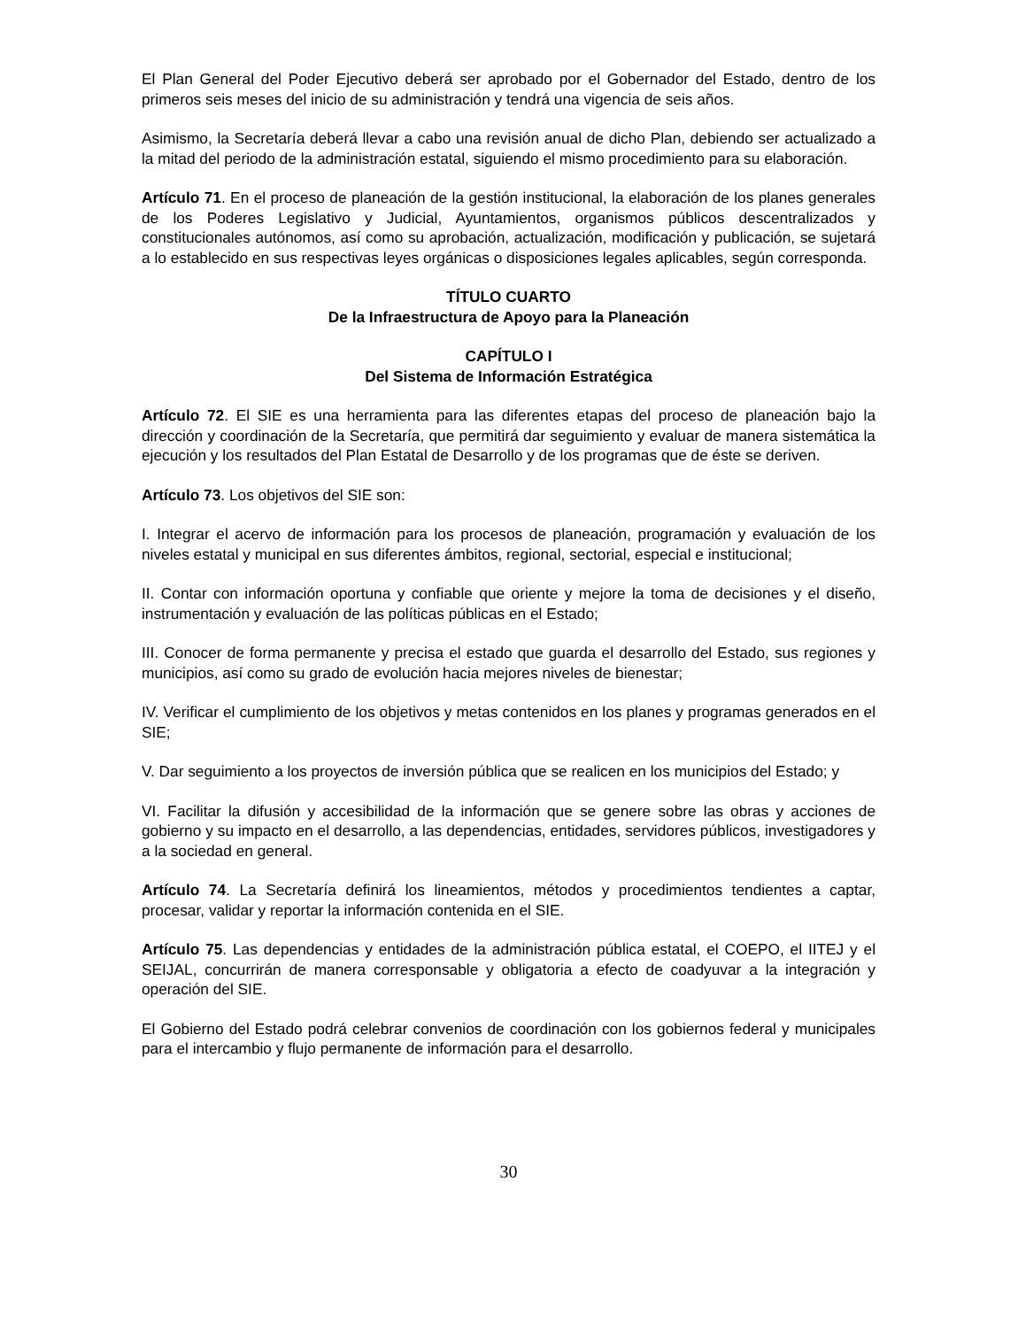El Plan General del Poder Ejecutivo deberá ser aprobado por el Gobernador del Estado, dentro de los primeros seis meses del inicio de su administración y tendrá una vigencia de seis años.
Asimismo, la Secretaría deberá llevar a cabo una revisión anual de dicho Plan, debiendo ser actualizado a la mitad del periodo de la administración estatal, siguiendo el mismo procedimiento para su elaboración.
Artículo 71. En el proceso de planeación de la gestión institucional, la elaboración de los planes generales de los Poderes Legislativo y Judicial, Ayuntamientos, organismos públicos descentralizados y constitucionales autónomos, así como su aprobación, actualización, modificación y publicación, se sujetará a lo establecido en sus respectivas leyes orgánicas o disposiciones legales aplicables, según corresponda.
TÍTULO CUARTO
De la Infraestructura de Apoyo para la Planeación
CAPÍTULO I
Del Sistema de Información Estratégica
Artículo 72. El SIE es una herramienta para las diferentes etapas del proceso de planeación bajo la dirección y coordinación de la Secretaría, que permitirá dar seguimiento y evaluar de manera sistemática la ejecución y los resultados del Plan Estatal de Desarrollo y de los programas que de éste se deriven.
Artículo 73. Los objetivos del SIE son:
I. Integrar el acervo de información para los procesos de planeación, programación y evaluación de los niveles estatal y municipal en sus diferentes ámbitos, regional, sectorial, especial e institucional;
II. Contar con información oportuna y confiable que oriente y mejore la toma de decisiones y el diseño, instrumentación y evaluación de las políticas públicas en el Estado;
III. Conocer de forma permanente y precisa el estado que guarda el desarrollo del Estado, sus regiones y municipios, así como su grado de evolución hacia mejores niveles de bienestar;
IV. Verificar el cumplimiento de los objetivos y metas contenidos en los planes y programas generados en el SIE;
V. Dar seguimiento a los proyectos de inversión pública que se realicen en los municipios del Estado; y
VI. Facilitar la difusión y accesibilidad de la información que se genere sobre las obras y acciones de gobierno y su impacto en el desarrollo, a las dependencias, entidades, servidores públicos, investigadores y a la sociedad en general.
Artículo 74. La Secretaría definirá los lineamientos, métodos y procedimientos tendientes a captar, procesar, validar y reportar la información contenida en el SIE.
Artículo 75. Las dependencias y entidades de la administración pública estatal, el COEPO, el IITEJ y el SEIJAL, concurrirán de manera corresponsable y obligatoria a efecto de coadyuvar a la integración y operación del SIE.
El Gobierno del Estado podrá celebrar convenios de coordinación con los gobiernos federal y municipales para el intercambio y flujo permanente de información para el desarrollo.
30